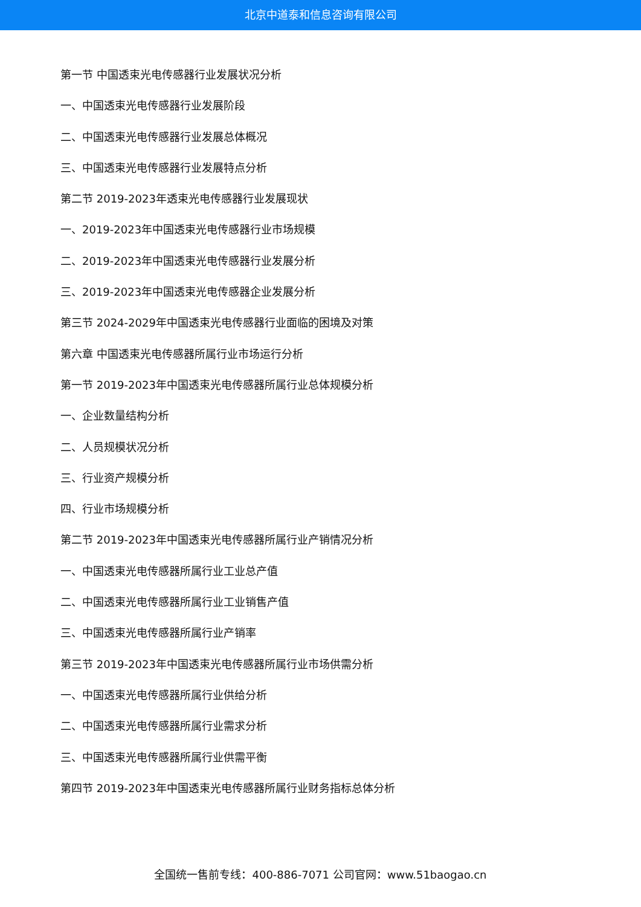北京中道泰和信息咨询有限公司
第一节 中国透束光电传感器行业发展状况分析
一、中国透束光电传感器行业发展阶段
二、中国透束光电传感器行业发展总体概况
三、中国透束光电传感器行业发展特点分析
第二节 2019-2023年透束光电传感器行业发展现状
一、2019-2023年中国透束光电传感器行业市场规模
二、2019-2023年中国透束光电传感器行业发展分析
三、2019-2023年中国透束光电传感器企业发展分析
第三节 2024-2029年中国透束光电传感器行业面临的困境及对策
第六章 中国透束光电传感器所属行业市场运行分析
第一节 2019-2023年中国透束光电传感器所属行业总体规模分析
一、企业数量结构分析
二、人员规模状况分析
三、行业资产规模分析
四、行业市场规模分析
第二节 2019-2023年中国透束光电传感器所属行业产销情况分析
一、中国透束光电传感器所属行业工业总产值
二、中国透束光电传感器所属行业工业销售产值
三、中国透束光电传感器所属行业产销率
第三节 2019-2023年中国透束光电传感器所属行业市场供需分析
一、中国透束光电传感器所属行业供给分析
二、中国透束光电传感器所属行业需求分析
三、中国透束光电传感器所属行业供需平衡
第四节 2019-2023年中国透束光电传感器所属行业财务指标总体分析
全国统一售前专线：400-886-7071 公司官网：www.51baogao.cn